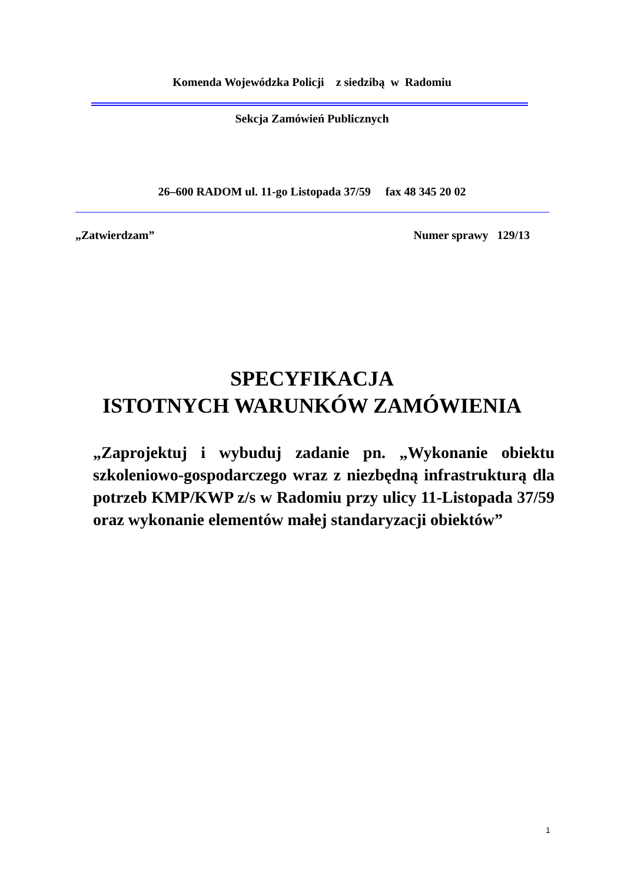Komenda Wojewódzka Policji z siedzibą w Radomiu
Sekcja Zamówień Publicznych
26–600 RADOM ul. 11-go Listopada 37/59 fax 48 345 20 02
„Zatwierdzam” Numer sprawy 129/13
SPECYFIKACJA
ISTOTNYCH WARUNKÓW ZAMÓWIENIA
„Zaprojektuj i wybuduj zadanie pn. „Wykonanie obiektu szkoleniowo-gospodarczego wraz z niezbędną infrastrukturą dla potrzeb KMP/KWP z/s w Radomiu przy ulicy 11-Listopada 37/59 oraz wykonanie elementów małej standaryzacji obiektów”
1